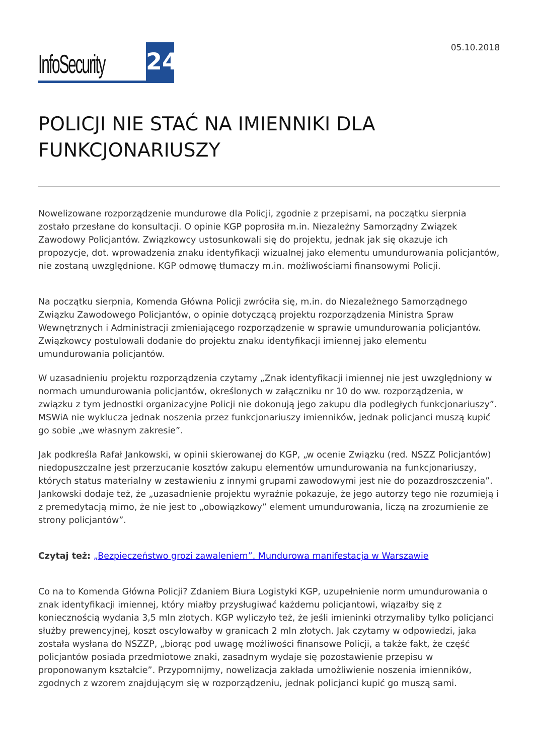InfoSecurity 24
05.10.2018
POLICJI NIE STAĆ NA IMIENNIKI DLA FUNKCJONARIUSZY
Nowelizowane rozporządzenie mundurowe dla Policji, zgodnie z przepisami, na początku sierpnia zostało przesłane do konsultacji. O opinie KGP poprosiła m.in. Niezależny Samorządny Związek Zawodowy Policjantów. Związkowcy ustosunkowali się do projektu, jednak jak się okazuje ich propozycje, dot. wprowadzenia znaku identyfikacji wizualnej jako elementu umundurowania policjantów, nie zostaną uwzględnione. KGP odmowę tłumaczy m.in. możliwościami finansowymi Policji.
Na początku sierpnia, Komenda Główna Policji zwróciła się, m.in. do Niezależnego Samorządnego Związku Zawodowego Policjantów, o opinie dotyczącą projektu rozporządzenia Ministra Spraw Wewnętrznych i Administracji zmieniającego rozporządzenie w sprawie umundurowania policjantów. Związkowcy postulowali dodanie do projektu znaku identyfikacji imiennej jako elementu umundurowania policjantów.
W uzasadnieniu projektu rozporządzenia czytamy „Znak identyfikacji imiennej nie jest uwzględniony w normach umundurowania policjantów, określonych w załączniku nr 10 do ww. rozporządzenia, w związku z tym jednostki organizacyjne Policji nie dokonują jego zakupu dla podległych funkcjonariuszy”. MSWiA nie wyklucza jednak noszenia przez funkcjonariuszy imienników, jednak policjanci muszą kupić go sobie „we własnym zakresie”.
Jak podkreśla Rafał Jankowski, w opinii skierowanej do KGP, „w ocenie Związku (red. NSZZ Policjantów) niedopuszczalne jest przerzucanie kosztów zakupu elementów umundurowania na funkcjonariuszy, których status materialny w zestawieniu z innymi grupami zawodowymi jest nie do pozazdroszczenia”. Jankowski dodaje też, że „uzasadnienie projektu wyraźnie pokazuje, że jego autorzy tego nie rozumieją i z premedytacją mimo, że nie jest to „obowiązkowy” element umundurowania, liczą na zrozumienie ze strony policjantów”.
Czytaj też: „Bezpieczeństwo grozi zawaleniem”. Mundurowa manifestacja w Warszawie
Co na to Komenda Główna Policji? Zdaniem Biura Logistyki KGP, uzupełnienie norm umundurowania o znak identyfikacji imiennej, który miałby przysługiwać każdemu policjantowi, wiązałby się z koniecznością wydania 3,5 mln złotych. KGP wyliczyło też, że jeśli imieninki otrzymaliby tylko policjanci służby prewencyjnej, koszt oscylowałby w granicach 2 mln złotych. Jak czytamy w odpowiedzi, jaka została wysłana do NSZZP, „biorąc pod uwagę możliwości finansowe Policji, a także fakt, że część policjantów posiada przedmiotowe znaki, zasadnym wydaje się pozostawienie przepisu w proponowanym kształcie”. Przypomnijmy, nowelizacja zakłada umożliwienie noszenia imienników, zgodnych z wzorem znajdującym się w rozporządzeniu, jednak policjanci kupić go muszą sami.